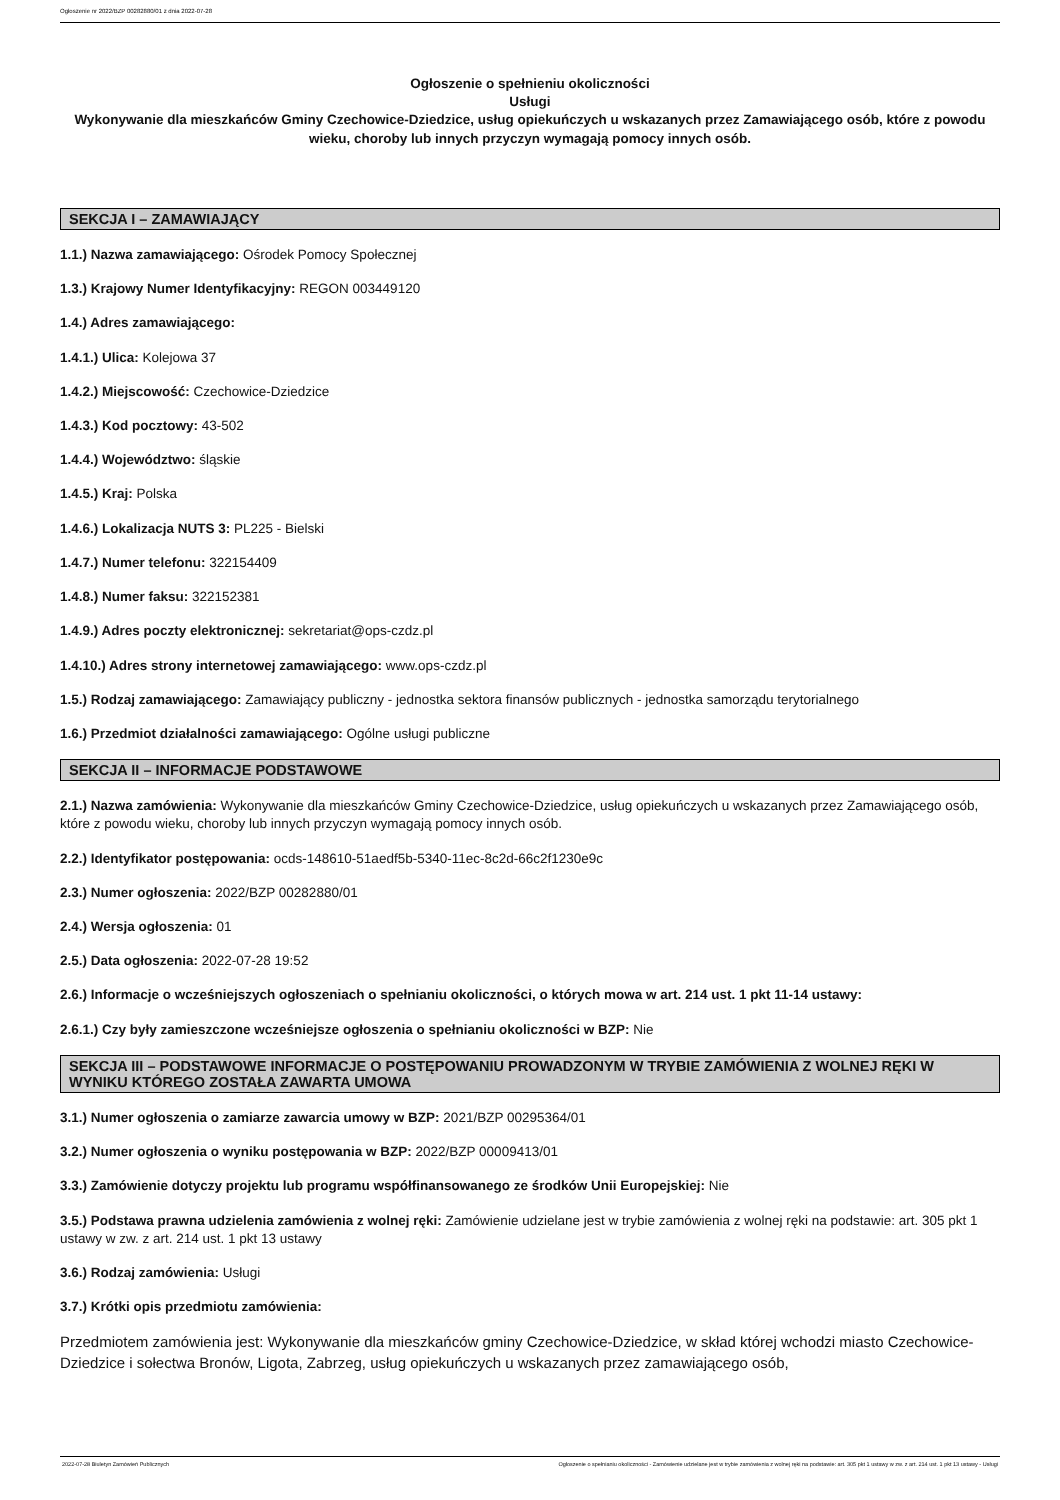Ogłoszenie nr 2022/BZP 00282880/01 z dnia 2022-07-28
Ogłoszenie o spełnieniu okoliczności
Usługi
Wykonywanie dla mieszkańców Gminy Czechowice-Dziedzice, usług opiekuńczych u wskazanych przez Zamawiającego osób, które z powodu wieku, choroby lub innych przyczyn wymagają pomocy innych osób.
SEKCJA I – ZAMAWIAJĄCY
1.1.) Nazwa zamawiającego: Ośrodek Pomocy Społecznej
1.3.) Krajowy Numer Identyfikacyjny: REGON 003449120
1.4.) Adres zamawiającego:
1.4.1.) Ulica: Kolejowa 37
1.4.2.) Miejscowość: Czechowice-Dziedzice
1.4.3.) Kod pocztowy: 43-502
1.4.4.) Województwo: śląskie
1.4.5.) Kraj: Polska
1.4.6.) Lokalizacja NUTS 3: PL225 - Bielski
1.4.7.) Numer telefonu: 322154409
1.4.8.) Numer faksu: 322152381
1.4.9.) Adres poczty elektronicznej: sekretariat@ops-czdz.pl
1.4.10.) Adres strony internetowej zamawiającego: www.ops-czdz.pl
1.5.) Rodzaj zamawiającego: Zamawiający publiczny - jednostka sektora finansów publicznych - jednostka samorządu terytorialnego
1.6.) Przedmiot działalności zamawiającego: Ogólne usługi publiczne
SEKCJA II – INFORMACJE PODSTAWOWE
2.1.) Nazwa zamówienia: Wykonywanie dla mieszkańców Gminy Czechowice-Dziedzice, usług opiekuńczych u wskazanych przez Zamawiającego osób, które z powodu wieku, choroby lub innych przyczyn wymagają pomocy innych osób.
2.2.) Identyfikator postępowania: ocds-148610-51aedf5b-5340-11ec-8c2d-66c2f1230e9c
2.3.) Numer ogłoszenia: 2022/BZP 00282880/01
2.4.) Wersja ogłoszenia: 01
2.5.) Data ogłoszenia: 2022-07-28 19:52
2.6.) Informacje o wcześniejszych ogłoszeniach o spełnianiu okoliczności, o których mowa w art. 214 ust. 1 pkt 11-14 ustawy:
2.6.1.) Czy były zamieszczone wcześniejsze ogłoszenia o spełnianiu okoliczności w BZP: Nie
SEKCJA III – PODSTAWOWE INFORMACJE O POSTĘPOWANIU PROWADZONYM W TRYBIE ZAMÓWIENIA Z WOLNEJ RĘKI W WYNIKU KTÓREGO ZOSTAŁA ZAWARTA UMOWA
3.1.) Numer ogłoszenia o zamiarze zawarcia umowy w BZP: 2021/BZP 00295364/01
3.2.) Numer ogłoszenia o wyniku postępowania w BZP: 2022/BZP 00009413/01
3.3.) Zamówienie dotyczy projektu lub programu współfinansowanego ze środków Unii Europejskiej: Nie
3.5.) Podstawa prawna udzielenia zamówienia z wolnej ręki: Zamówienie udzielane jest w trybie zamówienia z wolnej ręki na podstawie: art. 305 pkt 1 ustawy w zw. z art. 214 ust. 1 pkt 13 ustawy
3.6.) Rodzaj zamówienia: Usługi
3.7.) Krótki opis przedmiotu zamówienia:
Przedmiotem zamówienia jest: Wykonywanie dla mieszkańców gminy Czechowice-Dziedzice, w skład której wchodzi miasto Czechowice-Dziedzice i sołectwa Bronów, Ligota, Zabrzeg, usług opiekuńczych u wskazanych przez zamawiającego osób,
2022-07-28 Biuletyn Zamówień Publicznych Ogłoszenie o spełnianiu okoliczności - Zamówienie udzielane jest w trybie zamówienia z wolnej ręki na podstawie: art. 305 pkt 1 ustawy w zw. z art. 214 ust. 1 pkt 13 ustawy - Usługi